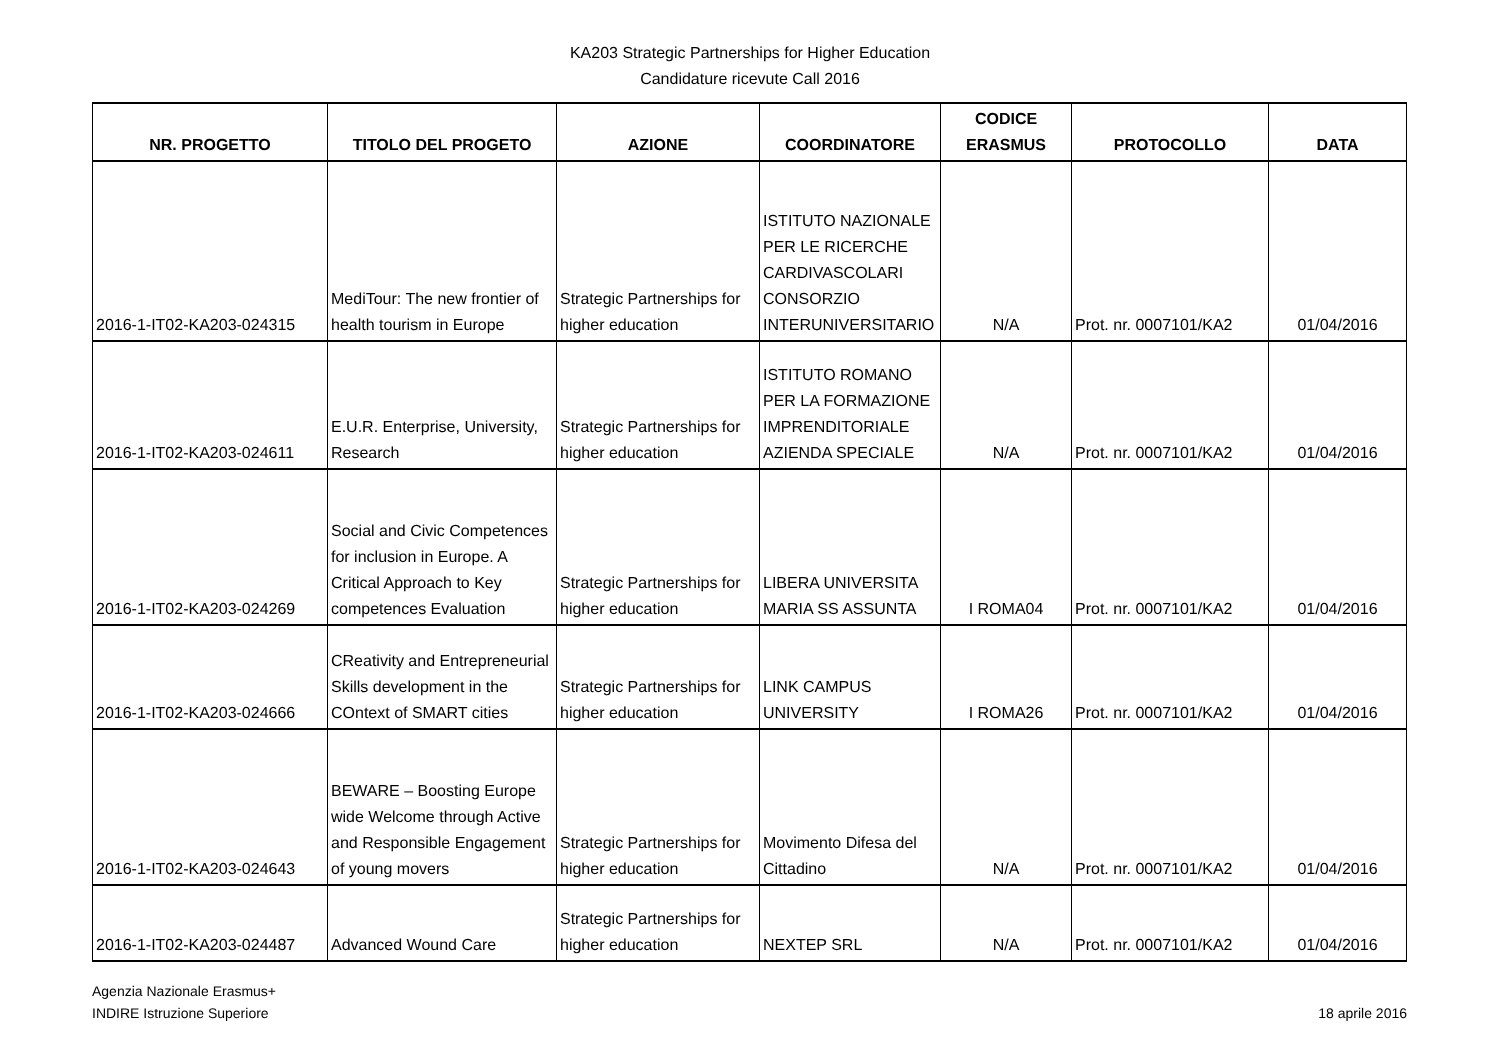KA203 Strategic Partnerships for Higher Education
Candidature ricevute Call 2016
| NR. PROGETTO | TITOLO DEL PROGETO | AZIONE | COORDINATORE | CODICE ERASMUS | PROTOCOLLO | DATA |
| --- | --- | --- | --- | --- | --- | --- |
| 2016-1-IT02-KA203-024315 | MediTour: The new frontier of health tourism in Europe | Strategic Partnerships for higher education | ISTITUTO NAZIONALE PER LE RICERCHE CARDIVASCOLARI CONSORZIO INTERUNIVERSITARIO | N/A | Prot. nr. 0007101/KA2 | 01/04/2016 |
| 2016-1-IT02-KA203-024611 | E.U.R. Enterprise, University, Research | Strategic Partnerships for higher education | ISTITUTO ROMANO PER LA FORMAZIONE IMPRENDITORIALE AZIENDA SPECIALE | N/A | Prot. nr. 0007101/KA2 | 01/04/2016 |
| 2016-1-IT02-KA203-024269 | Social and Civic Competences for inclusion in Europe. A Critical Approach to Key competences Evaluation | Strategic Partnerships for higher education | LIBERA UNIVERSITA MARIA SS ASSUNTA | I ROMA04 | Prot. nr. 0007101/KA2 | 01/04/2016 |
| 2016-1-IT02-KA203-024666 | CReativity and Entrepreneurial Skills development in the COntext of SMART cities | Strategic Partnerships for higher education | LINK CAMPUS UNIVERSITY | I ROMA26 | Prot. nr. 0007101/KA2 | 01/04/2016 |
| 2016-1-IT02-KA203-024643 | BEWARE – Boosting Europe wide Welcome through Active and Responsible Engagement of young movers | Strategic Partnerships for higher education | Movimento Difesa del Cittadino | N/A | Prot. nr. 0007101/KA2 | 01/04/2016 |
| 2016-1-IT02-KA203-024487 | Advanced Wound Care | Strategic Partnerships for higher education | NEXTEP SRL | N/A | Prot. nr. 0007101/KA2 | 01/04/2016 |
Agenzia Nazionale Erasmus+
INDIRE Istruzione Superiore
18 aprile 2016